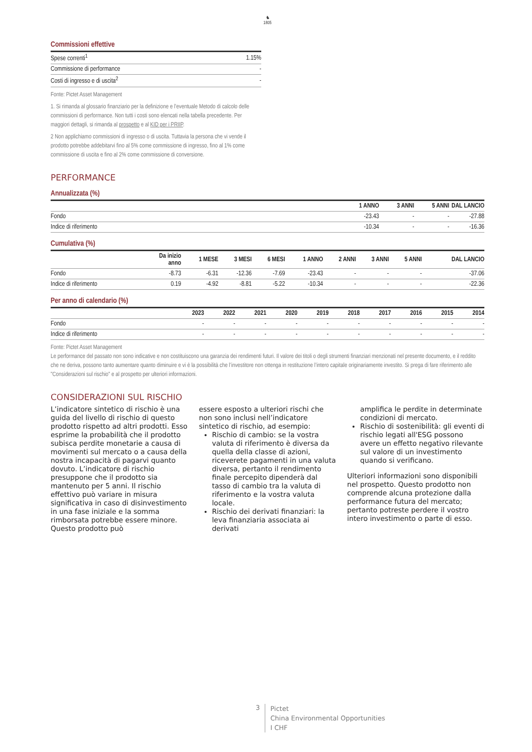♞
1805
Commissioni effettive
| Spese correnti<sup>1</sup> | 1.15% |
| Commissione di performance | - |
| Costi di ingresso e di uscita<sup>2</sup> | - |
Fonte: Pictet Asset Management
1. Si rimanda al glossario finanziario per la definizione e l’eventuale Metodo di calcolo delle commissioni di performance. Non tutti i costi sono elencati nella tabella precedente. Per maggiori dettagli, si rimanda al prospetto e al KID per i PRIIP.
2 Non applichiamo commissioni di ingresso o di uscita. Tuttavia la persona che vi vende il prodotto potrebbe addebitarvi fino al 5% come commissione di ingresso, fino al 1% come commissione di uscita e fino al 2% come commissione di conversione.
PERFORMANCE
Annualizzata (%)
| | 1 ANNO | 3 ANNI | 5 ANNI | DAL LANCIO |
| --- | --- | --- | --- | --- |
| Fondo | -23.43 | - | - | -27.88 |
| Indice di riferimento | -10.34 | - | - | -16.36 |
Cumulativa (%)
| | Da inizio anno | 1 MESE | 3 MESI | 6 MESI | 1 ANNO | 2 ANNI | 3 ANNI | 5 ANNI | DAL LANCIO |
| --- | --- | --- | --- | --- | --- | --- | --- | --- | --- |
| Fondo | -8.73 | -6.31 | -12.36 | -7.69 | -23.43 | - | - | - | -37.06 |
| Indice di riferimento | 0.19 | -4.92 | -8.81 | -5.22 | -10.34 | - | - | - | -22.36 |
Per anno di calendario (%)
| | 2023 | 2022 | 2021 | 2020 | 2019 | 2018 | 2017 | 2016 | 2015 | 2014 |
| --- | --- | --- | --- | --- | --- | --- | --- | --- | --- | --- |
| Fondo | - | - | - | - | - | - | - | - | - | - |
| Indice di riferimento | - | - | - | - | - | - | - | - | - | - |
Fonte: Pictet Asset Management
Le performance del passato non sono indicative e non costituiscono una garanzia dei rendimenti futuri. Il valore dei titoli o degli strumenti finanziari menzionati nel presente documento, e il reddito che ne deriva, possono tanto aumentare quanto diminuire e vi è la possibilità che l’investitore non ottenga in restituzione l’intero capitale originariamente investito. Si prega di fare riferimento alle "Considerazioni sul rischio" e al prospetto per ulteriori informazioni.
CONSIDERAZIONI SUL RISCHIO
L’indicatore sintetico di rischio è una guida del livello di rischio di questo prodotto rispetto ad altri prodotti. Esso esprime la probabilità che il prodotto subisca perdite monetarie a causa di movimenti sul mercato o a causa della nostra incapacità di pagarvi quanto dovuto. L’indicatore di rischio presuppone che il prodotto sia mantenuto per 5 anni. Il rischio effettivo può variare in misura significativa in caso di disinvestimento in una fase iniziale e la somma rimborsata potrebbe essere minore. Questo prodotto può
essere esposto a ulteriori rischi che non sono inclusi nell’indicatore sintetico di rischio, ad esempio:
Rischio di cambio: se la vostra valuta di riferimento è diversa da quella della classe di azioni, riceverete pagamenti in una valuta diversa, pertanto il rendimento finale percepito dipenderà dal tasso di cambio tra la valuta di riferimento e la vostra valuta locale.
Rischio dei derivati finanziari: la leva finanziaria associata ai derivati
amplifica le perdite in determinate condizioni di mercato.
Rischio di sostenibilità: gli eventi di rischio legati all'ESG possono avere un effetto negativo rilevante sul valore di un investimento quando si verificano.
Ulteriori informazioni sono disponibili nel prospetto. Questo prodotto non comprende alcuna protezione dalla performance futura del mercato; pertanto potreste perdere il vostro intero investimento o parte di esso.
3
Pictet
China Environmental Opportunities
I CHF